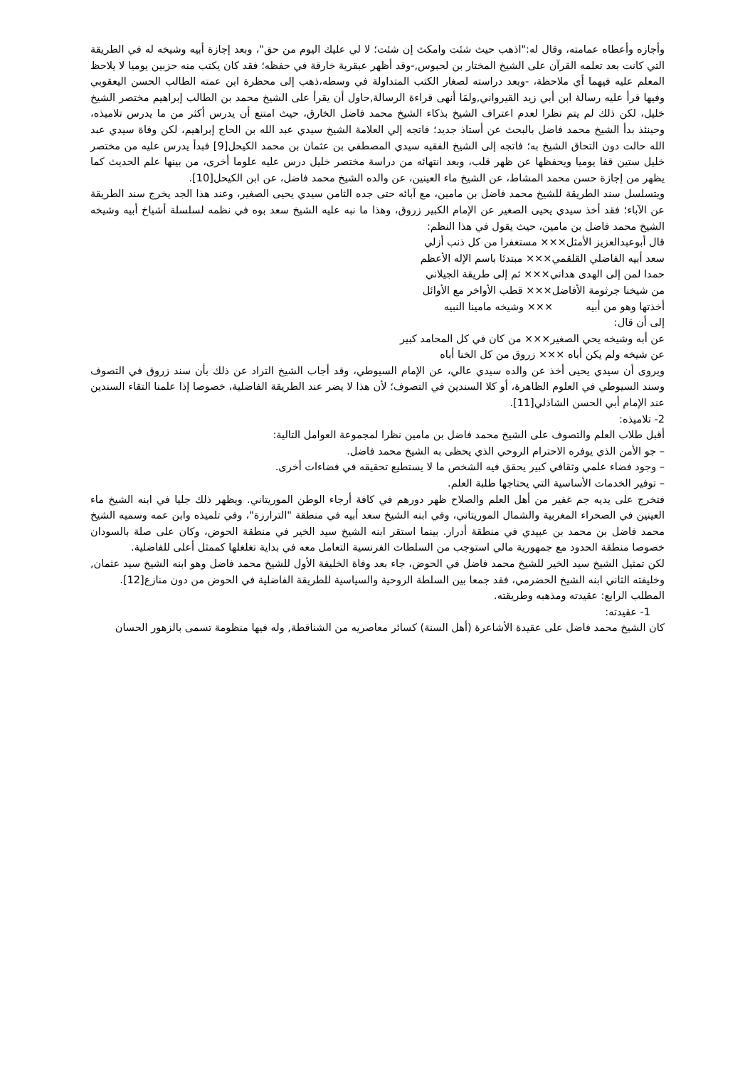وأجازه وأعطاه عمامته، وقال له:"اذهب حيث شئت وامكث إن شئت؛ لا لي عليك اليوم من حق"، وبعد إجازة أبيه وشيخه له في الطريقة التي كانت بعد تعلمه القرآن على الشيخ المختار بن لحبوس,-وقد أظهر عبقرية خارقة في حفظه؛ فقد كان يكتب منه حزبين يوميا لا يلاحظ المعلم عليه فيهما أي ملاحظة، -وبعد دراسته لصغار الكتب المتداولة في وسطه،ذهب إلى محظرة ابن عمته الطالب الحسن اليعقوبي وفيها قرأ عليه رسالة ابن أبي زيد القيرواني,ولمَا أنهى قراءة الرسالة,حاول أن يقرأ على الشيخ محمد بن الطالب إبراهيم مختصر الشيخ خليل، لكن ذلك لم يتم نظرا لعدم اعتراف الشيخ بذكاء الشيخ محمد فاضل الخارق، حيث امتنع أن يدرس أكثر من ما يدرس تلاميذه، وحينئذ بدأ الشيخ محمد فاضل بالبحث عن أستاذ جديد؛ فاتجه إلي العلامة الشيخ سيدي عبد الله بن الحاج إبراهيم، لكن وفاة سيدي عبد الله حالت دون التحاق الشيخ به؛ فاتجه إلى الشيخ الفقيه سيدي المصطفي بن عثمان بن محمد الكيحل[9] فبدأ يدرس عليه من مختصر خليل ستين قفا يوميا ويحفظها عن ظهر قلب، وبعد انتهائه من دراسة مختصر خليل درس عليه علوما أخرى، من بينها علم الحديث كما يظهر من إجازة حسن محمد المشاط، عن الشيخ ماء العينين، عن والده الشيخ محمد فاضل، عن ابن الكيحل[10].
ويتسلسل سند الطريقة للشيخ محمد فاضل بن مامين، مع آبائه حتى جده الثامن سيدي يحيى الصغير، وعند هذا الجد يخرج سند الطريقة عن الآباء؛ فقد أخذ سيدي يحيى الصغير عن الإمام الكبير زروق، وهذا ما نبه عليه الشيخ سعد بوه في نظمه لسلسلة أشياخ أبيه وشيخه الشيخ محمد فاضل بن مامين، حيث يقول في هذا النظم:
قال أبوعبدالعزيز الأمثل××× مستغفرا من كل ذنب أزلي
سعد أبيه الفاضلي القلقمي××× مبتدئا باسم الإله الأعظم
حمدا لمن إلى الهدى هداني××× ثم إلى طريقة الجيلاني
من شيخنا جرثومة الأفاضل××× قطب الأواخر مع الأوائل
أخذتها وهو من أبيه ××× وشيخه مامينا النبيه
إلى أن قال:
عن أبه وشيخه يحي الصغير××× من كان في كل المحامد كبير
عن شيخه ولم يكن أباه ××× زروق من كل الخنا أباه
ويروى أن سيدي يحيى أخذ عن والده سيدي عالي، عن الإمام السيوطي، وقد أجاب الشيخ التراد عن ذلك بأن سند زروق في التصوف وسند السيوطي في العلوم الظاهرة، أو كلا السندين في التصوف؛ لأن هذا لا يضر عند الطريقة الفاضلية، خصوصا إذا علمنا التقاء السندين عند الإمام أبي الحسن الشاذلي[11].
2- تلاميذه:
أقبل طلاب العلم والتصوف على الشيخ محمد فاضل بن مامين نظرا لمجموعة العوامل التالية:
– جو الأمن الذي يوفره الاحترام الروحي الذي يحظى به الشيخ محمد فاضل.
– وجود فضاء علمي وثقافي كبير يحقق فيه الشخص ما لا يستطيع تحقيقه في فضاءات أخرى.
– توفير الخدمات الأساسية التي يحتاجها طلبة العلم.
فتخرج على يديه جم غفير من أهل العلم والصلاح ظهر دورهم في كافة أرجاء الوطن الموريتاني. ويظهر ذلك جليا في ابنه الشيخ ماء العينين في الصحراء المغربية والشمال الموريتاني، وفي ابنه الشيخ سعد أبيه في منطقة "الترارزة"، وفي تلميذه وابن عمه وسميه الشيخ محمد فاضل بن محمد بن عبيدي في منطقة أدرار. بينما استقر ابنه الشيخ سيد الخير في منطقة الحوض، وكان على صلة بالسودان خصوصا منطقة الحدود مع جمهورية مالي استوجب من السلطات الفرنسية التعامل معه في بداية تغلغلها كممثل أعلى للفاضلية.
لكن تمثيل الشيخ سيد الخير للشيخ محمد فاضل في الحوض، جاء بعد وفاة الخليفة الأول للشيخ محمد فاضل وهو ابنه الشيخ سيد عثمان, وخليفته الثاني ابنه الشيخ الحضرمي، فقد جمعا بين السلطة الروحية والسياسية للطريقة الفاضلية في الحوض من دون منازع[12].
المطلب الرابع: عقيدته ومذهبه وطريقته.
1- عقيدته:
كان الشيخ محمد فاضل على عقيدة الأشاعرة (أهل السنة) كسائر معاصريه من الشناقطة, وله فيها منظومة تسمى بالزهور الحسان